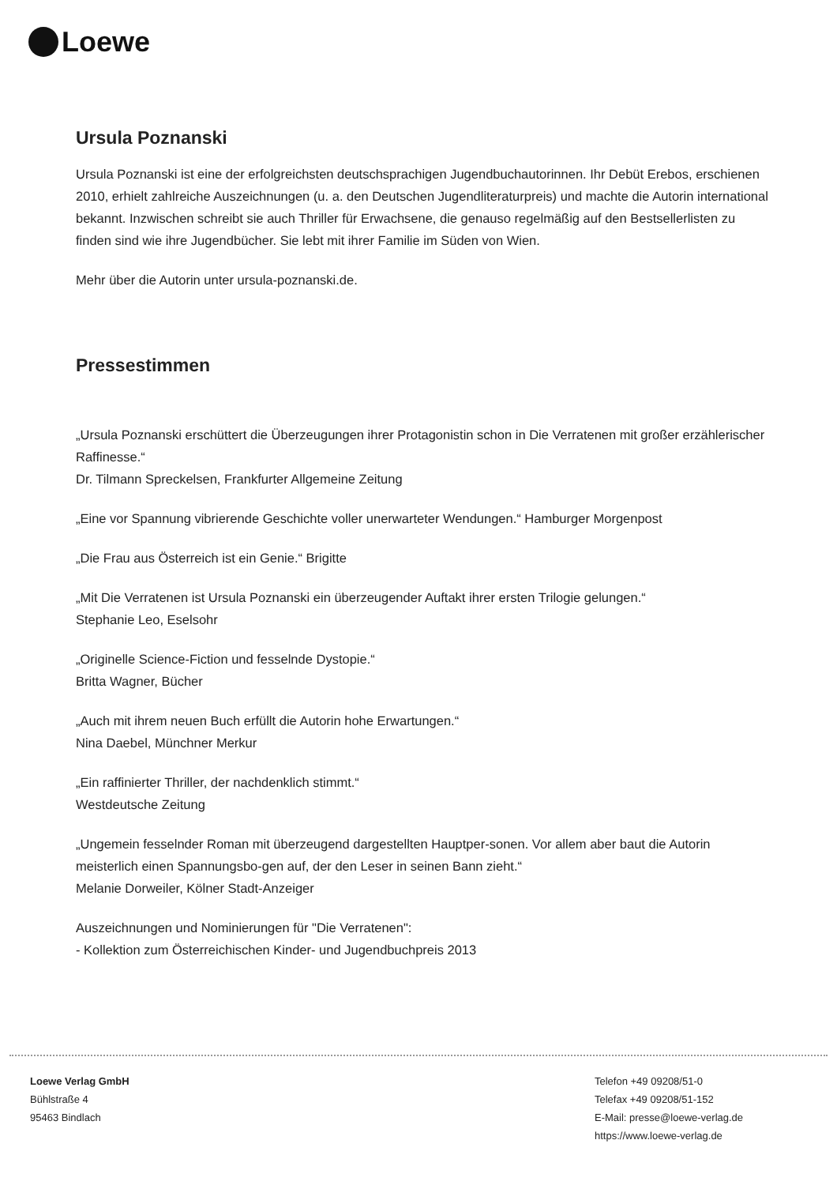Loewe
Ursula Poznanski
Ursula Poznanski ist eine der erfolgreichsten deutschsprachigen Jugendbuchautorinnen. Ihr Debüt Erebos, erschienen 2010, erhielt zahlreiche Auszeichnungen (u. a. den Deutschen Jugendliteraturpreis) und machte die Autorin international bekannt. Inzwischen schreibt sie auch Thriller für Erwachsene, die genauso regelmäßig auf den Bestsellerlisten zu finden sind wie ihre Jugendbücher. Sie lebt mit ihrer Familie im Süden von Wien.
Mehr über die Autorin unter ursula-poznanski.de.
Pressestimmen
„Ursula Poznanski erschüttert die Überzeugungen ihrer Protagonistin schon in Die Verratenen mit großer erzählerischer Raffinesse.“
Dr. Tilmann Spreckelsen, Frankfurter Allgemeine Zeitung
„Eine vor Spannung vibrierende Geschichte voller unerwarteter Wendungen.“ Hamburger Morgenpost
„Die Frau aus Österreich ist ein Genie.“ Brigitte
„Mit Die Verratenen ist Ursula Poznanski ein überzeugender Auftakt ihrer ersten Trilogie gelungen.“
Stephanie Leo, Eselsohr
„Originelle Science-Fiction und fesselnde Dystopie.“
Britta Wagner, Bücher
„Auch mit ihrem neuen Buch erfüllt die Autorin hohe Erwartungen.“
Nina Daebel, Münchner Merkur
„Ein raffinierter Thriller, der nachdenklich stimmt.“
Westdeutsche Zeitung
„Ungemein fesselnder Roman mit überzeugend dargestellten Hauptper-sonen. Vor allem aber baut die Autorin meisterlich einen Spannungsbo-gen auf, der den Leser in seinen Bann zieht.“
Melanie Dorweiler, Kölner Stadt-Anzeiger
Auszeichnungen und Nominierungen für "Die Verratenen":
- Kollektion zum Österreichischen Kinder- und Jugendbuchpreis 2013
Loewe Verlag GmbH
Bühlstraße 4
95463 Bindlach
Telefon +49 09208/51-0
Telefax +49 09208/51-152
E-Mail: presse@loewe-verlag.de
https://www.loewe-verlag.de